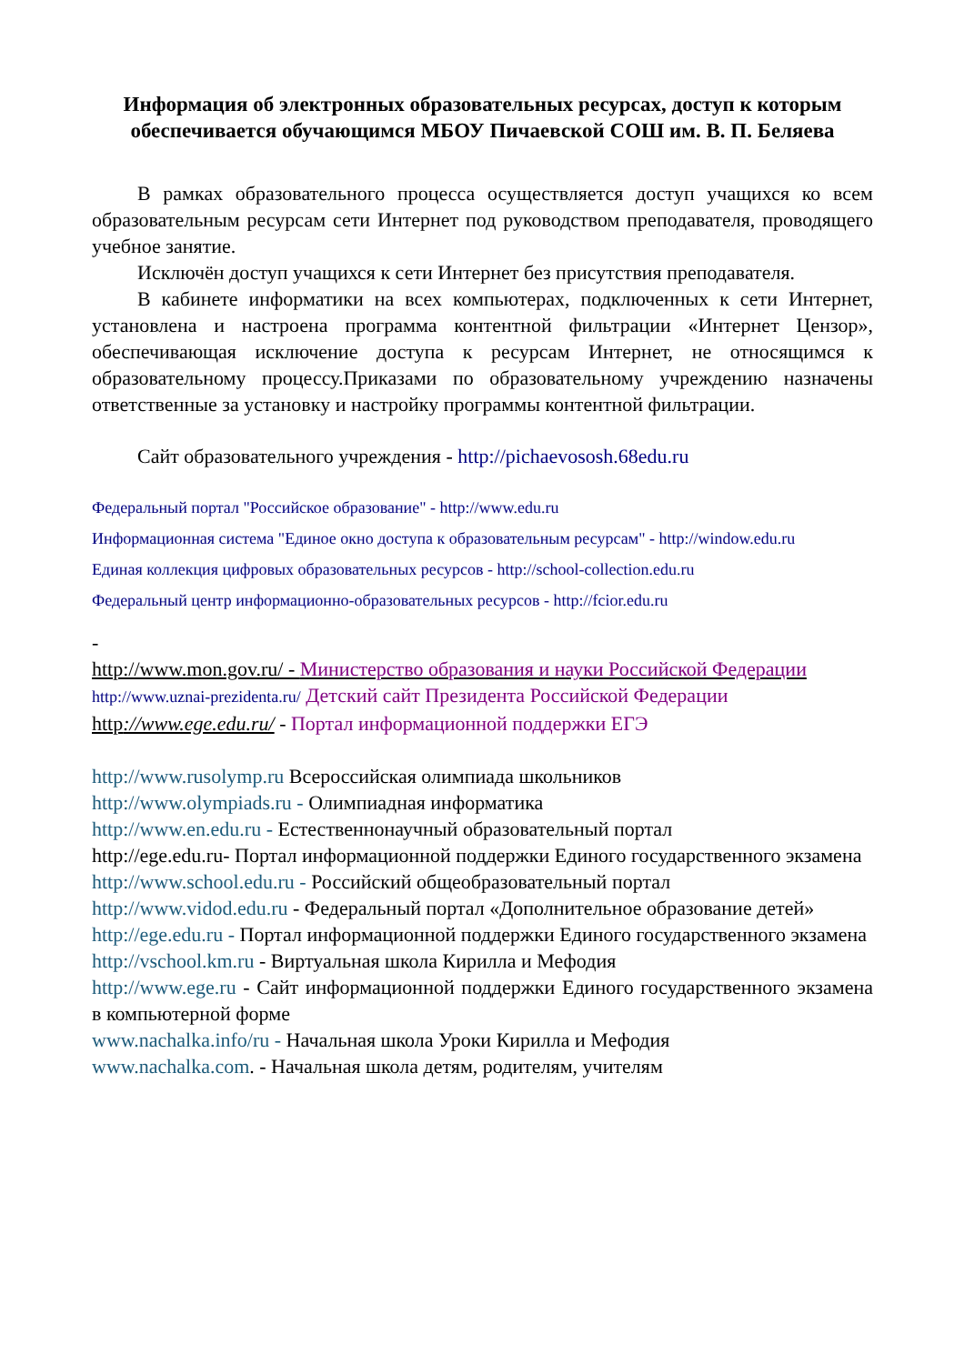Информация об электронных образовательных ресурсах, доступ к которым обеспечивается обучающимся МБОУ Пичаевской СОШ им. В. П. Беляева
В рамках образовательного процесса осуществляется доступ учащихся ко всем образовательным ресурсам сети Интернет под руководством преподавателя, проводящего учебное занятие.
Исключён доступ учащихся к сети Интернет без присутствия преподавателя.
В кабинете информатики на всех компьютерах, подключенных к сети Интернет, установлена и настроена программа контентной фильтрации «Интернет Цензор», обеспечивающая исключение доступа к ресурсам Интернет, не относящимся к образовательному процессу.Приказами по образовательному учреждению назначены ответственные за установку и настройку программы контентной фильтрации.
Сайт образовательного учреждения - http://pichaevososh.68edu.ru
Федеральный портал "Российское образование" - http://www.edu.ru
Информационная система "Единое окно доступа к образовательным ресурсам" - http://window.edu.ru
Единая коллекция цифровых образовательных ресурсов - http://school-collection.edu.ru
Федеральный центр информационно-образовательных ресурсов - http://fcior.edu.ru
-
http://www.mon.gov.ru/ - Министерство образования и науки Российской Федерации
http://www.uznai-prezidenta.ru/ Детский сайт Президента Российской Федерации
http://www.ege.edu.ru/ - Портал информационной поддержки ЕГЭ
http://www.rusolymp.ru Всероссийская олимпиада школьников
http://www.olympiads.ru - Олимпиадная информатика
http://www.en.edu.ru - Естественнонаучный образовательный портал
http://ege.edu.ru- Портал информационной поддержки Единого государственного экзамена
http://www.school.edu.ru - Российский общеобразовательный портал
http://www.vidod.edu.ru - Федеральный портал «Дополнительное образование детей»
http://ege.edu.ru - Портал информационной поддержки Единого государственного экзамена
http://vschool.km.ru - Виртуальная школа Кирилла и Мефодия
http://www.ege.ru - Сайт информационной поддержки Единого государственного экзамена в компьютерной форме
www.nachalka.info/ru - Начальная школа Уроки Кирилла и Мефодия
www.nachalka.com. - Начальная школа детям, родителям, учителям